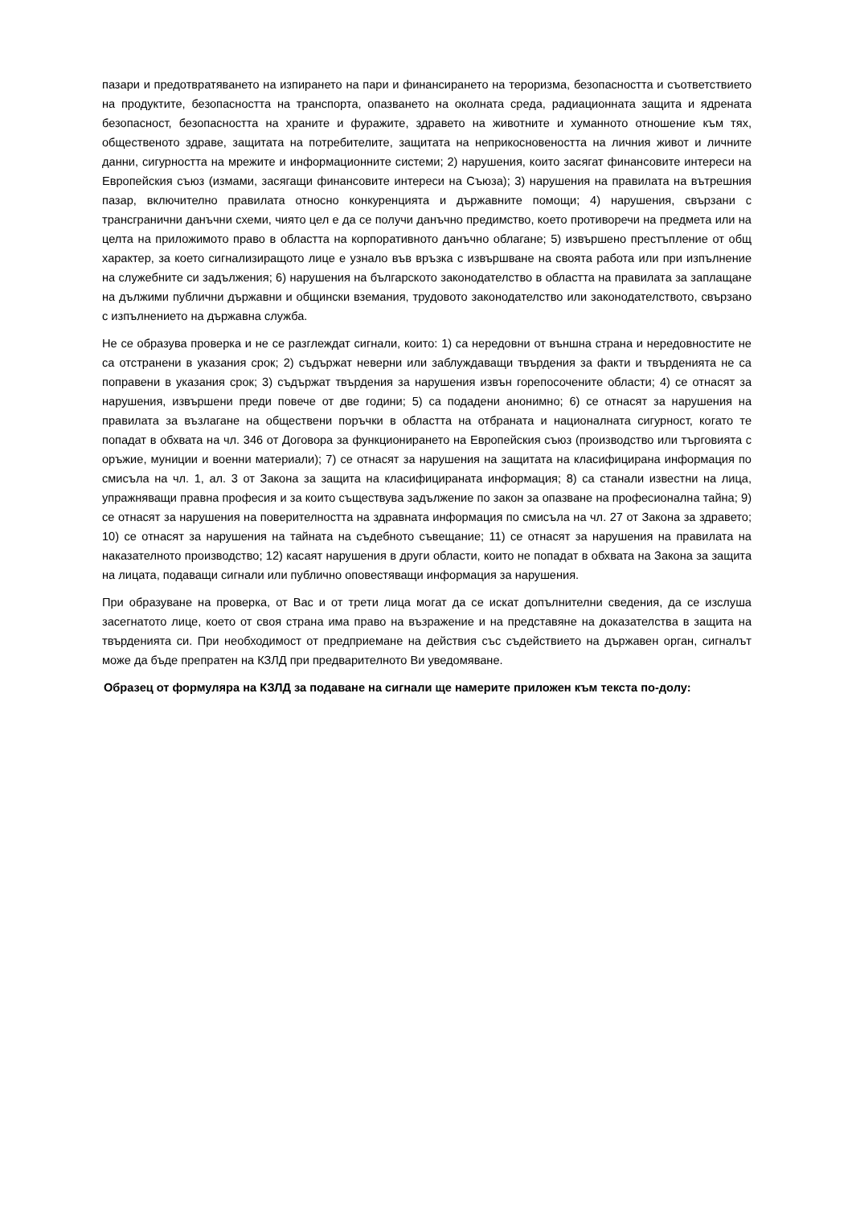пазари и предотвратяването на изпирането на пари и финансирането на тероризма, безопасността и съответствието на продуктите, безопасността на транспорта, опазването на околната среда, радиационната защита и ядрената безопасност, безопасността на храните и фуражите, здравето на животните и хуманното отношение към тях, общественото здраве, защитата на потребителите, защитата на неприкосновеността на личния живот и личните данни, сигурността на мрежите и информационните системи; 2) нарушения, които засягат финансовите интереси на Европейския съюз (измами, засягащи финансовите интереси на Съюза); 3) нарушения на правилата на вътрешния пазар, включително правилата относно конкуренцията и държавните помощи; 4) нарушения, свързани с трансгранични данъчни схеми, чиято цел е да се получи данъчно предимство, което противоречи на предмета или на целта на приложимото право в областта на корпоративното данъчно облагане; 5) извършено престъпление от общ характер, за което сигнализиращото лице е узнало във връзка с извършване на своята работа или при изпълнение на служебните си задължения; 6) нарушения на българското законодателство в областта на правилата за заплащане на дължими публични държавни и общински вземания, трудовото законодателство или законодателството, свързано с изпълнението на държавна служба.
Не се образува проверка и не се разглеждат сигнали, които: 1) са нередовни от външна страна и нередовностите не са отстранени в указания срок; 2) съдържат неверни или заблуждаващи твърдения за факти и твърденията не са поправени в указания срок; 3) съдържат твърдения за нарушения извън горепосочените области; 4) се отнасят за нарушения, извършени преди повече от две години; 5) са подадени анонимно; 6) се отнасят за нарушения на правилата за възлагане на обществени поръчки в областта на отбраната и националната сигурност, когато те попадат в обхвата на чл. 346 от Договора за функционирането на Европейския съюз (производство или търговията с оръжие, муниции и военни материали); 7) се отнасят за нарушения на защитата на класифицирана информация по смисъла на чл. 1, ал. 3 от Закона за защита на класифицираната информация; 8) са станали известни на лица, упражняващи правна професия и за които съществува задължение по закон за опазване на професионална тайна; 9) се отнасят за нарушения на поверителността на здравната информация по смисъла на чл. 27 от Закона за здравето; 10) се отнасят за нарушения на тайната на съдебното съвещание; 11) се отнасят за нарушения на правилата на наказателното производство; 12) касаят нарушения в други области, които не попадат в обхвата на Закона за защита на лицата, подаващи сигнали или публично оповестяващи информация за нарушения.
При образуване на проверка, от Вас и от трети лица могат да се искат допълнителни сведения, да се изслуша засегнатото лице, което от своя страна има право на възражение и на представяне на доказателства в защита на твърденията си. При необходимост от предприемане на действия със съдействието на държавен орган, сигналът може да бъде препратен на КЗЛД при предварителното Ви уведомяване.
Образец от формуляра на КЗЛД за подаване на сигнали ще намерите приложен към текста по-долу: